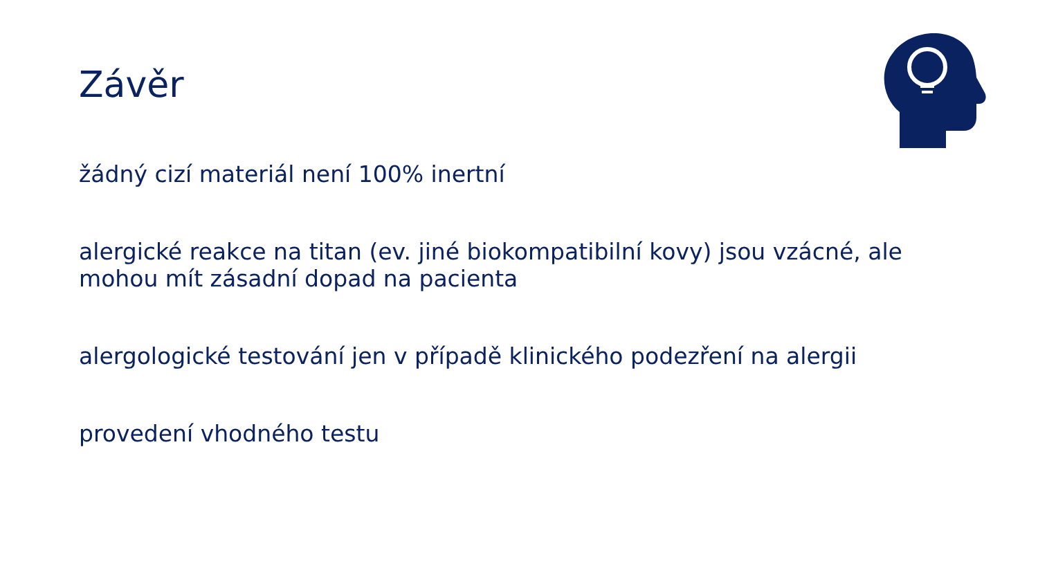Závěr
žádný cizí materiál není 100% inertní
alergické reakce na titan (ev. jiné biokompatibilní kovy) jsou vzácné, ale mohou mít zásadní dopad na pacienta
alergologické testování jen v případě klinického podezření na alergii
provedení vhodného testu